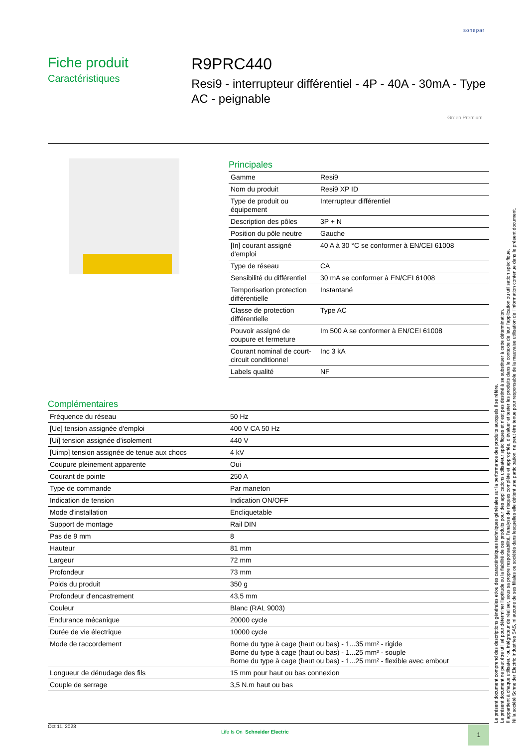sonepar
Fiche produit
Caractéristiques
R9PRC440
Resi9 - interrupteur différentiel - 4P - 40A - 30mA - Type AC - peignable
Green Premium
Principales
| Gamme | Resi9 |
| Nom du produit | Resi9 XP ID |
| Type de produit ou équipement | Interrupteur différentiel |
| Description des pôles | 3P + N |
| Position du pôle neutre | Gauche |
| [In] courant assigné d'emploi | 40 A à 30 °C se conformer à EN/CEI 61008 |
| Type de réseau | CA |
| Sensibilité du différentiel | 30 mA se conformer à EN/CEI 61008 |
| Temporisation protection différentielle | Instantané |
| Classe de protection différentielle | Type AC |
| Pouvoir assigné de coupure et fermeture | Im 500 A se conformer à EN/CEI 61008 |
| Courant nominal de court-circuit conditionnel | Inc 3 kA |
| Labels qualité | NF |
Complémentaires
| Fréquence du réseau | 50 Hz |
| [Ue] tension assignée d'emploi | 400 V CA 50 Hz |
| [Ui] tension assignée d'isolement | 440 V |
| [Uimp] tension assignée de tenue aux chocs | 4 kV |
| Coupure pleinement apparente | Oui |
| Courant de pointe | 250 A |
| Type de commande | Par maneton |
| Indication de tension | Indication ON/OFF |
| Mode d'installation | Encliquetable |
| Support de montage | Rail DIN |
| Pas de 9 mm | 8 |
| Hauteur | 81 mm |
| Largeur | 72 mm |
| Profondeur | 73 mm |
| Poids du produit | 350 g |
| Profondeur d'encastrement | 43,5 mm |
| Couleur | Blanc (RAL 9003) |
| Endurance mécanique | 20000 cycle |
| Durée de vie électrique | 10000 cycle |
| Mode de raccordement | Borne du type à cage (haut ou bas) - 1...35 mm² - rigide Borne du type à cage (haut ou bas) - 1...25 mm² - souple Borne du type à cage (haut ou bas) - 1...25 mm² - flexible avec embout |
| Longueur de dénudage des fils | 15 mm pour haut ou bas connexion |
| Couple de serrage | 3,5 N.m haut ou bas |
Le présent document comprend des descriptions générales et/ou des caractéristiques techniques générales sur la performance des produits auxquels il se réfère.
Le présent document ne peut être utilisé pour déterminer l'aptitude ou la fiabilité de ces produits pour des applications utilisateur spécifiques et n'est pas destiné à se substituer à cette détermination.
Il appartient à chaque utilisateur ou intégrateur de réaliser, sous sa propre responsabilité, l'analyse de risques complète et appropriée, d'évaluer et tester les produits dans le contexte de leur l'application ou utilisation spécifique.
Ni la société Schneider Electric Industries SAS, ni aucune de ses filiales ou sociétés dans lesquelles elle détient une participation, ne peut être tenue pour responsable de la mauvaise utilisation de l'information contenue dans le présent document.
Oct 11, 2023
Life Is On Schneider Electric 1